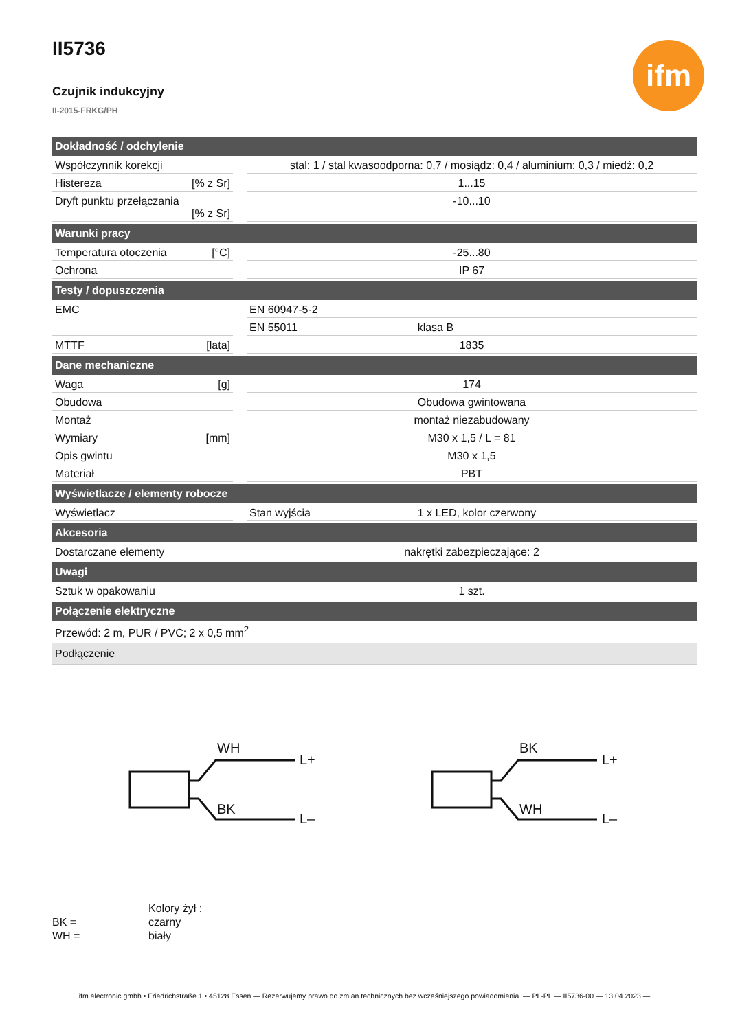ifm
II5736
Czujnik indukcyjny
II-2015-FRKG/PH
| Dokładność / odchylenie | | | |
| --- | --- | --- | --- |
| Współczynnik korekcji | | stal: 1 / stal kwasoodporna: 0,7 / mosiądz: 0,4 / aluminium: 0,3 / miedź: 0,2 | |
| Histereza [% z Sr] | | 1...15 | |
| Dryft punktu przełączania [% z Sr] | | -10...10 | |
| Warunki pracy | | | |
| Temperatura otoczenia [°C] | | -25...80 | |
| Ochrona | | IP 67 | |
| Testy / dopuszczenia | | | |
| EMC | | EN 60947-5-2 | |
| | | EN 55011 | klasa B |
| MTTF [lata] | | 1835 | |
| Dane mechaniczne | | | |
| Waga [g] | | 174 | |
| Obudowa | | Obudowa gwintowana | |
| Montaż | | montaż niezabudowany | |
| Wymiary [mm] | | M30 x 1,5 / L = 81 | |
| Opis gwintu | | M30 x 1,5 | |
| Materiał | | PBT | |
| Wyświetlacze / elementy robocze | | | |
| Wyświetlacz | | Stan wyjścia | 1 x LED, kolor czerwony |
| Akcesoria | | | |
| Dostarczane elementy | | nakrętki zabezpieczające: 2 | |
| Uwagi | | | |
| Sztuk w opakowaniu | | 1 szt. | |
| Połączenie elektryczne | | | |
| Przewód: 2 m, PUR / PVC; 2 x 0,5 mm<sup>2</sup> | | | |
| Podłączenie | | | |
WH
BK
L+
L–
BK
WH
L+
L–
Kolory żył :
BK = czarny
WH = biały
ifm electronic gmbh • Friedrichstraße 1 • 45128 Essen — Rezerwujemy prawo do zmian technicznych bez wcześniejszego powiadomienia. — PL-PL — II5736-00 — 13.04.2023 —